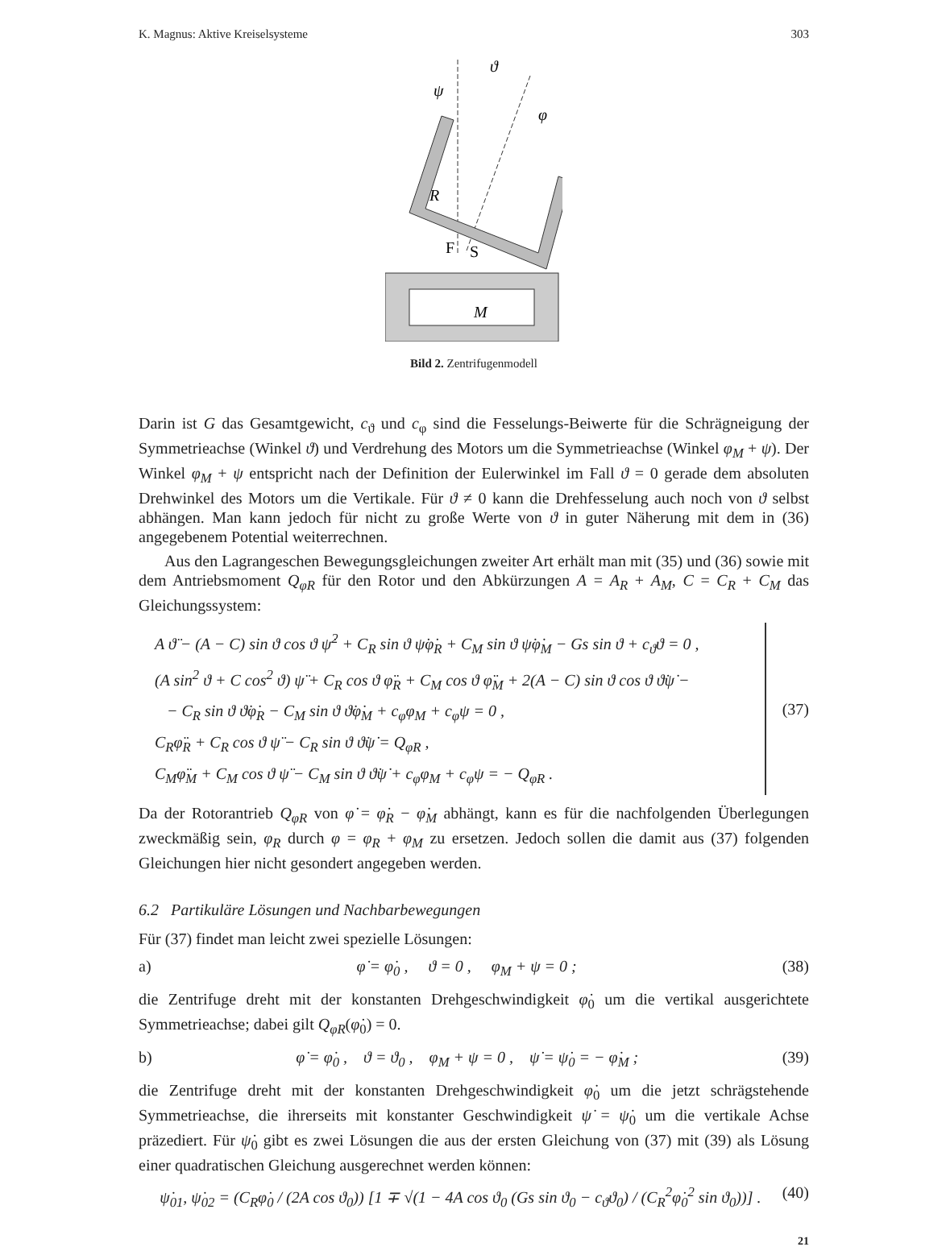K. Magnus: Aktive Kreiselsysteme 303
ϑ
ψ
φ
R
F
S
M
Bild 2. Zentrifugenmodell
Darin ist G das Gesamtgewicht, c<sub>ϑ</sub> und c<sub>φ</sub> sind die Fesselungs-Beiwerte für die Schrägneigung der Symmetrieachse (Winkel ϑ) und Verdrehung des Motors um die Symmetrieachse (Winkel φ<sub>M</sub> + ψ). Der Winkel φ<sub>M</sub> + ψ entspricht nach der Definition der Eulerwinkel im Fall ϑ = 0 gerade dem absoluten Drehwinkel des Motors um die Vertikale. Für ϑ ≠ 0 kann die Drehfesselung auch noch von ϑ selbst abhängen. Man kann jedoch für nicht zu große Werte von ϑ in guter Näherung mit dem in (36) angegebenem Potential weiterrechnen.
Aus den Lagrangeschen Bewegungsgleichungen zweiter Art erhält man mit (35) und (36) sowie mit dem Antriebsmoment Q<sub>φR</sub> für den Rotor und den Abkürzungen A = A<sub>R</sub> + A<sub>M</sub>, C = C<sub>R</sub> + C<sub>M</sub> das Gleichungssystem:
A ϑ̈ − (A − C) sin ϑ cos ϑ ψ̇<sup>2</sup> + C<sub>R</sub> sin ϑ ψ̇φ̇<sub>R</sub> + C<sub>M</sub> sin ϑ ψ̇φ̇<sub>M</sub> − Gs sin ϑ + c<sub>ϑ</sub>ϑ = 0 ,
(A sin<sup>2</sup> ϑ + C cos<sup>2</sup> ϑ) ψ̈ + C<sub>R</sub> cos ϑ φ̈<sub>R</sub> + C<sub>M</sub> cos ϑ φ̈<sub>M</sub> + 2(A − C) sin ϑ cos ϑ ϑ̇ψ̇ −
− C<sub>R</sub> sin ϑ ϑ̇φ̇<sub>R</sub> − C<sub>M</sub> sin ϑ ϑ̇φ̇<sub>M</sub> + c<sub>φ</sub>φ<sub>M</sub> + c<sub>φ</sub>ψ = 0 ,
C<sub>R</sub>φ̈<sub>R</sub> + C<sub>R</sub> cos ϑ ψ̈ − C<sub>R</sub> sin ϑ ϑ̇ψ̇ = Q<sub>φR</sub> ,
C<sub>M</sub>φ̈<sub>M</sub> + C<sub>M</sub> cos ϑ ψ̈ − C<sub>M</sub> sin ϑ ϑ̇ψ̇ + c<sub>φ</sub>φ<sub>M</sub> + c<sub>φ</sub>ψ = − Q<sub>φR</sub> .
(37)
Da der Rotorantrieb Q<sub>φR</sub> von φ̇ = φ̇<sub>R</sub> − φ̇<sub>M</sub> abhängt, kann es für die nachfolgenden Überlegungen zweckmäßig sein, φ<sub>R</sub> durch φ = φ<sub>R</sub> + φ<sub>M</sub> zu ersetzen. Jedoch sollen die damit aus (37) folgenden Gleichungen hier nicht gesondert angegeben werden.
6.2 Partikuläre Lösungen und Nachbarbewegungen
Für (37) findet man leicht zwei spezielle Lösungen:
a) φ̇ = φ̇<sub>0</sub> , ϑ = 0 , φ<sub>M</sub> + ψ = 0 ; (38)
die Zentrifuge dreht mit der konstanten Drehgeschwindigkeit φ̇<sub>0</sub> um die vertikal ausgerichtete Symmetrieachse; dabei gilt Q<sub>φR</sub>(φ̇<sub>0</sub>) = 0.
b) φ̇ = φ̇<sub>0</sub> , ϑ = ϑ<sub>0</sub> , φ<sub>M</sub> + ψ = 0 , ψ̇ = ψ̇<sub>0</sub> = − φ̇<sub>M</sub> ; (39)
die Zentrifuge dreht mit der konstanten Drehgeschwindigkeit φ̇<sub>0</sub> um die jetzt schrägstehende Symmetrieachse, die ihrerseits mit konstanter Geschwindigkeit ψ̇ = ψ̇<sub>0</sub> um die vertikale Achse präzediert. Für ψ̇<sub>0</sub> gibt es zwei Lösungen die aus der ersten Gleichung von (37) mit (39) als Lösung einer quadratischen Gleichung ausgerechnet werden können:
ψ̇<sub>01</sub>, ψ̇<sub>02</sub> = (C<sub>R</sub>φ̇<sub>0</sub> / (2A cos ϑ<sub>0</sub>)) [1 ∓ √(1 − 4A cos ϑ<sub>0</sub> (Gs sin ϑ<sub>0</sub> − c<sub>ϑ</sub>ϑ<sub>0</sub>) / (C<sub>R</sub><sup>2</sup>φ̇<sub>0</sub><sup>2</sup> sin ϑ<sub>0</sub>))] . (40)
21